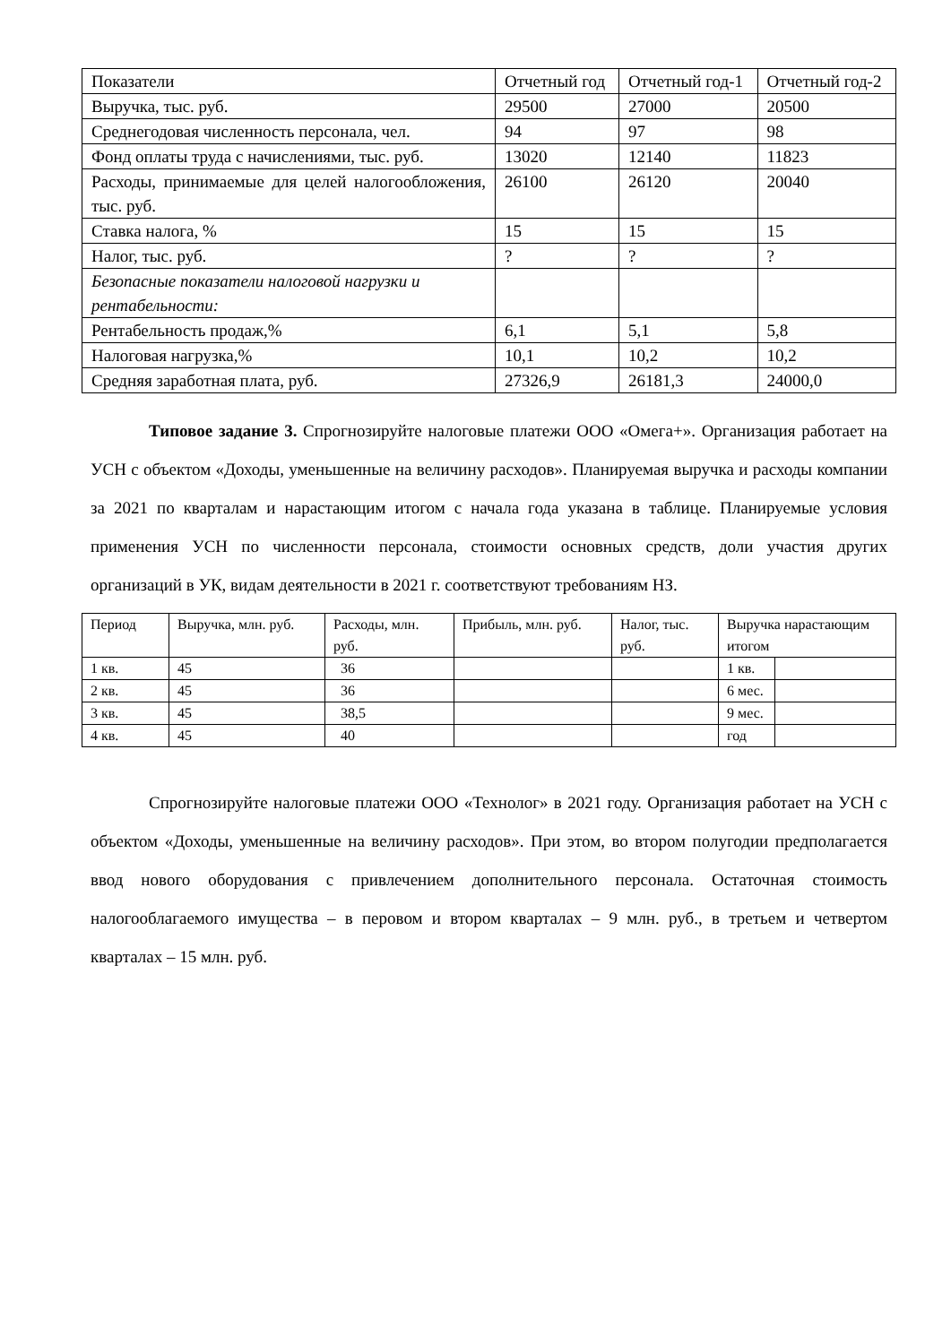| Показатели | Отчетный год | Отчетный год-1 | Отчетный год-2 |
| --- | --- | --- | --- |
| Выручка, тыс. руб. | 29500 | 27000 | 20500 |
| Среднегодовая численность персонала, чел. | 94 | 97 | 98 |
| Фонд оплаты труда с начислениями, тыс. руб. | 13020 | 12140 | 11823 |
| Расходы, принимаемые для целей налогообложения, тыс. руб. | 26100 | 26120 | 20040 |
| Ставка налога, % | 15 | 15 | 15 |
| Налог, тыс. руб. | ? | ? | ? |
| Безопасные показатели налоговой нагрузки и рентабельности: | | | |
| Рентабельность продаж,% | 6,1 | 5,1 | 5,8 |
| Налоговая нагрузка,% | 10,1 | 10,2 | 10,2 |
| Средняя заработная плата, руб. | 27326,9 | 26181,3 | 24000,0 |
Типовое задание 3. Спрогнозируйте налоговые платежи ООО «Омега+». Организация работает на УСН с объектом «Доходы, уменьшенные на величину расходов». Планируемая выручка и расходы компании за 2021 по кварталам и нарастающим итогом с начала года указана в таблице. Планируемые условия применения УСН по численности персонала, стоимости основных средств, доли участия других организаций в УК, видам деятельности в 2021 г. соответствуют требованиям НЗ.
| Период | Выручка, млн. руб. | Расходы, млн. руб. | Прибыль, млн. руб. | Налог, тыс. руб. | Выручка нарастающим итогом | |
| --- | --- | --- | --- | --- | --- | --- |
| 1 кв. | 45 | 36 | | | 1 кв. | |
| 2 кв. | 45 | 36 | | | 6 мес. | |
| 3 кв. | 45 | 38,5 | | | 9 мес. | |
| 4 кв. | 45 | 40 | | | год | |
Спрогнозируйте налоговые платежи ООО «Технолог» в 2021 году. Организация работает на УСН с объектом «Доходы, уменьшенные на величину расходов». При этом, во втором полугодии предполагается ввод нового оборудования с привлечением дополнительного персонала. Остаточная стоимость налогооблагаемого имущества – в перовом и втором кварталах – 9 млн. руб., в третьем и четвертом кварталах – 15 млн. руб.